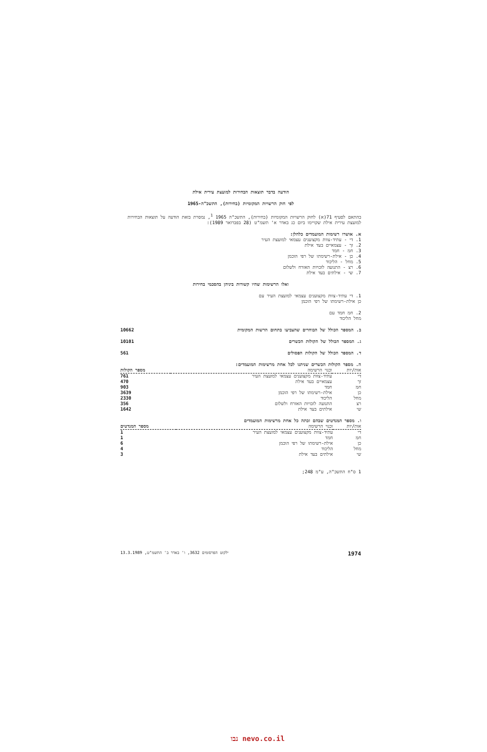הודעה בדבר תוצאות הבחירות למועצת עירית אילת
לפי חוק הרשויות המקומיות (בחירות), התשכ"ה-1965
בהתאם לסעיף 71(א) לחוק הרשויות המקומיות (בחירות), התשכ"ה 1965 <sup>1</sup>, נמסרת בזאת הודעה על תוצאות הבחירות למועצת עירית אילת שקויימו ביום כג באדר א' תשמ"ט (28 בפברואר 1989):
א. אושרו רשימות המועמדים כלהלן:
1. די - עתיד-צוות מקצוענים עצמאי למועצת העיר
2. זך - עצמאיים בעד אילת
3. חמ - חמד
4. כן - אילת-רשימתו של רפי הוכמן
5. מחל - הליכוד
6. רצ - התנועה לזכויות האזרח ולשלום
7. שי - אילתים בעד אילת
ואלו הרשימות שהיו קשורות ביניהן בהסכמי בחירות
1. די עתיד-צוות מקצוענים עצמאי למועצת העיר עם
כן אילת-רשימתו של רפי הוכמן
2. חמ חמד עם
מחל הליכוד
| ב. המספר הכולל של הבוחרים שהצביעו בתחום הרשות המקומית | 10662 |
| ג. המספר הכולל של הקולות הכשרים | 10101 |
| ד. המספר הכולל של הקולות הפסולים | 561 |
ה. מספר הקולות הכשרים שניתנו לכל אחת מרשימות המועמדים:
| אות/יות | וכנוי הרשימה | מספר הקולות |
| --- | --- | --- |
| די | עתיד-צוות מקצוענים עצמאי למועצת העיר | 761 |
| זך | עצמאיים בעד אילת | 470 |
| חמ | חמד | 903 |
| כן | אילת-רשימתו של רפי הוכמן | 3639 |
| מחל | הליכוד | 2330 |
| רצ | התנועה לזכויות האזרח ולשלום | 356 |
| שי | אילתים בעד אילת | 1642 |
ו. מספר המנדטים שבהם זכתה כל אחת מרשימות המועמדים
| אות/יות | וכנוי הרשימה | מספר המנדטים |
| --- | --- | --- |
| די | עתיד-צוות מקצוענים עצמאי למועצת העיר | 1 |
| חמ | חמד | 1 |
| כן | אילת-רשימתו של רפי הוכמן | 6 |
| מחל | הליכוד | 4 |
| שי | אילתים בעד אילת | 3 |
1 ס"ח התשכ"ה, ע"מ 248;
1974 ילקוט הפרסומים 3632, ו' באדר ב' התשמ"ט, 13.3.1989
נבו nevo.co.il